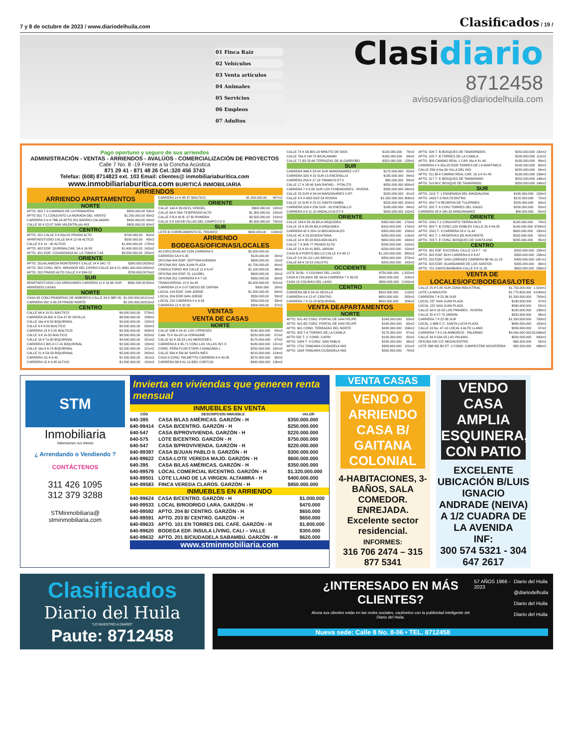7 y 8 de octubre de 2023 / www.diariodelhuila.com Clasificados / 19 /
01 Finca Raiz
02 Vehículos
03 Venta artículos
04 Animales
05 Servicios
06 Empleos
07 Adultos
Clasidiario
8712458
avisosvarios@diariodelhuila.com
Pago oportuno y seguro de sus arriendos
ADMINISTRACIÓN - VENTAS - ARRIENDOS - AVALÚOS - COMERCIALIZACIÓN DE PROYECTOS
Calle 7 No. 8 -19 Frente a la Concha Acústica
871 29 41 - 871 48 26 Cel.:320 456 3743
Telefax: (608) 8714823 ext. 103 Email: clientes@ inmobiliariaburitica.com
www.inmobiliariaburitica.com BURITICÁ INMOBILIARIA
ARRIENDOS
ARRIENDO APARTAMENTOS
NORTE
| APTO. 802 T-3 CAMINOS DE LA PRIMAVERA | $850.000,00 | 59m2 |
| APTO 501 T-1 CONJUNTO LA MORADA DEL VIENTO | $1.250.000,00 | 90m2 |
| CARRERA 3 w # 76B-24 APTO 201 BARRIO CALAMARI | $450.000,00 | 49m2 |
| CALLE 50 # 22-07 SAN VALENTIN pto 403 | $600.000,00 | 60m2 |
CENTRO
| APTO. 201 CALLE 8 # 30a-52 PRADO ALTO | $700.000,00 | 60m2 |
| APARTAESTUDIO CALLE 6A # 12-09 ALTICO | $500.000,00 | 45m2 |
| CALLE 8 # 14 - 40 ALTICO | $1.400.000,00 | 178m2 |
| APTO. 402 EDIF. QUIRINALCAR. 5A # 16-58 | $1.400.000,00 | 142m2 |
| APTO. 401 EDIF. COVADONGA AV. LA TOMA # 7-44 | $3.000.000,00 | 259m2 |
ORIENTE
| APTO. 201/ALAMEDA MONTERREY CALLE 24 # 34C-72 | $380.000,00 | 28m2 |
| APTO. 302 CONJ. RES. MIRADOR DEL CERRO CALLE 6A # 21-26 | $1.500.000,00 | 92m2 |
| APTO. 202 PRADO ALTO CALLE 8 # 30A-52 | $700.000,00 | 70m2 |
SUR
| APARTAESTUDIO LOS ARRAYANES CARRERA 11 # 10-66 SUR | $600.000,00 | 30m2 |
| ARRIENDO CASAS | | |
NORTE
| CASA 65 CONJ PRADERAS DE AMBORCO CALLE 34 # 3BP-05 | $1.000.000,00 | 121m2 |
| CARRERA 20C # 45-28 PRADO NORTE | $2.200.000,00 | 315m2 |
CENTRO
| CALLE 6A # 10-51 B/ALTICO | $4.000.000,00 | 578m2 |
| CARRERA 5A BIS # 21A-37 B/ SEVILLA | $6.000.000,00 | 238m2 |
| CALLE 16a # 6-59 B/QUIRINAL | $4.000.000,00 | 182m2 |
| CALLE 9 # 8-58 B/ALTICO | $5.000.000,00 | 500m2 |
| CARRERA 13 # 5-55 B/ALTICO | $2.000.000,00 | 608m2 |
| CALLE 9 # 10-50 B/ALTICO | $6.500.000,00 | 625m2 |
| CALLE 16 # 7a-30 B/QUIRINAL | $4.000.000,00 | 321m2 |
| CARRERA 5 BIS # 17-41 B/QUIRINAL | $2.500.000,00 | 180m2 |
| CALLE 16a # 6-74 B/QUIRINAL | $2.200.000,00 | 221m2 |
| CALLE 21 # 5A-58 B/QUIRINAL | $5.000.000,00 | 262m2 |
| CARRERA 1G # 8-42 | $1.500.000,00 | 161m2 |
| CARRERA 15 # 4-45 ALTICO | $1.800.000,00 | 181m2 |
| CARRERA 14 # 38-37 B/ALTICO | $1.200.000,00 | 457m2 |
ORIENTE
| CALLE 14A # 39-06 EL VERGEL | $900.000,00 | 120m2 |
| CALLE 6A # 30A-73 B/PRADO ALTO | $1.300.000,00 | 150m2 |
| CALLE 8 B # 40 B -07 B/ IPANEMA | $3.500.000,00 | 219m2 |
| CALLE 8 # 100-06 VILLAS DEL CAMPO CS 9 | $5.500.000,00 | 750m2 |
SUR
| LOTE B CORREJIMIENTO EL TRIUNFO | $800.000,00 | 1200m2 |
ARRIENDO BODEGAS/OFICINAS/LOCALES
| AV.CIRCUNVALAR CON CARRERA 5 | $5.000.000,00 | |
| CARRERA 5A # 5-45 | $100.000,00 | 20m2 |
| OFICINA 404 EDIF. SEPTIMA AVENIDA | $600.000,00 | 15m2 |
| OFICINA 801 SAN JUAN PLAZA | $1.700.000,00 | 40m2 |
| CONSULTORIO 404 CALLE 11 # 6-47 | $1.100.000,00 | 36m2 |
| OFICINA 204 EDIF. EL LAUREL | $600.000,00 | 15m2 |
| OFICINA 201 CARRERA 8 # 7-20 | $950.000,00 | 60m2 |
| TRANSVERSAL 15 # 3a-45 | $5.000.000,00 | 815m2 |
| CARRERA 15 # 2-07 DIEGO DE OSPINA | $900.000 | 28m2 |
| LOCAL 104 EDIF. SAN JORGE | $1.500.000,00 | 63m2 |
| LOCAL 204 EDIF.SAN JORGE | $550.000,00 | 33m2 |
| LOCAL 210 CARRERA 5 # 9-53 | $550.000,00 | 33m2 |
| CARRERA 12 # 32-05 | $800.000,00 | 37m2 |
VENTAS
VENTA DE CASAS
NORTE
| CALLE 50B # 24-41 LOS CIPRESES | $140.000.000 | 84m2 |
| Calle 73 # 3w-03 LA VORAGINE | $220.000.000 | 67m2 |
| CALLE 62 # 1B-28 LAS MERCEDES | $170.000.000 | 97m2 |
| CARRERA 6 # 45-71 CONJ LAS VILLAS INT. 8 | $180.000.000 | 121m2 |
| COND. PEÑA FLOR ETAPA 2 MANZANA J | $250.000.000 | 162m2 |
| CALLE 39A # 5W-40 SANTA INES | $210.000.000 | 124m2 |
| CASA 9 CONJ. PALMETTO CARRERA 6 # 43-85 | $270.000.000 | 98m2 |
| CARRERA 5B # 61-13 B/EL CORTIJO | $300.000.000 | 126m2 |
| CALLE 74 # 1B-BIS-16 MINUTO DE DIOS | $130.000.000 | 78m2 |
| CALLE 76A # 1W-72 B/CALAMARI | $160.000.000 | 94m2 |
| CALLE 71 B3 25-66 TERRAZAS DE ALGARROBO | $320.000.000 | 128m2 |
SUR
| CARRERA 34B # 23-54 SUR MANZANAREZ V-ET | $170.000.000 | 82m2 |
| CARRERA 32D # 23 SUR-15 ENCENILLO | $185.000.000 | 84m2 |
| CARRERA 25A # 17-16 TIMANCO ET-2 | $85.000.000 | 84m2 |
| CALLE 17 # 1B-49 SAN RAFAEL - PITALITO | $850.000.000 | 800m2 |
| CARRERA 7 # 3-56 SUR LOS FUNDADORES - RIVERA | $350.000.000 | 540m2 |
| CALLE 23 SUR # 34-04 MANZANARES V-ET. | $220.000.000 | 91m2 |
| CALLE 4 # 2-48/2-50/2-54 RIVERA | $1.500.000.000 | 906m2 |
| CALLE 10 SUR # 21-01 SANTA ISABEL | $220.000.000 | 154m2 |
| CARRERA 31B # 23A SUR - 60 ENCENILLO | $180.000.000 | 84m2 |
| CARRERA 9 # 11-10 ANDALUCIA ET-4 | $200.000.000 | 102m2 |
ORIENTE
| CALLE 18A # 35-26 B/LA ORQUIDEA | $350.000.000 | 170m2 |
| CALLE 18 # 35-89 B/LA ORQUIDEA | $310.000.000 | 170m2 |
| CARRERA 42 # 20A-18 B/GUADUALES | $320.000.000 | 159m2 |
| CALLE 4C # 23-33 B/GAITANA | $250.000.000 | 116m2 |
| CALLE 19 # 38-33 B/GUADUALES | $650.000.000 | 163m2 |
| CALLE 7 # 30A-77 PRADO ALTO | $230.000.000 | 100m2 |
| CALLE 21 # 28-41 B/EL JARDIN | $230.000.000 | 150m2 |
| CASA B-9 PORTO BELLO CALLE 8 # 48-17 | $1.150.000.000 | 380m2 |
| CALLE 8 # 29-111 LAS BRISAS | $850.000.000 | 373m2 |
| CALLE 6A # 19-22 CALIXTO | $200.000.000 | 143m2 |
OCCIDENTE
| LOTE 38 BL- 5 COLINAS DEL LAGO | $750.000.000 | 1.322m2 |
| CASA 6 COLINAS DE IGUA CARRERA 7 # 36-55 | $420.000.000 | 216m2 |
| CASA 19 COLINAS DEL LAGO | $800.000.000 | 2.000m2 |
CENTRO
| CARRERA 5B # 24-15 SEVILLA | $310.000.000 | 113m2 |
| CARRERA 4 # 12-47 CENTRO | $450.000.000 | 283m2 |
| CARRERA 7 # 15-23 B/QUIRINAL | $650.000.000 | 204m2 |
VENTA DEAPARTAMENTOS
NORTE
| APTO. 501-A2 CONJ. PORTAL DE SAN FELIPE | $140.000.000 | 63m2 |
| APTO. 501-B2 CONJ. PORTAL DE SAN FELIPE | $140.000.000 | 63m2 |
| APTO. 601 COND. TERRAZAS DEL NORTE | $420.000.000 | 156m2 |
| APTO. 303 T-A TORRES DE LA CAMILA | $170.000.000 | 87m2 |
| APTO 502 T- C COND. CAPRI | $130.000.000 | 82m2 |
| APTO. 1004 T- 4 CONJ. SAN PABLO | $245.000.000 | 96m2 |
| APTO. 1701 TANGARA CIUDADELA NIO | $383.600.000 | 101m2 |
| APTO. 1604 TANGARA CIUDADELA NIO | $292.000.000 | 74m2 |
| APTO. 506 T- B BOSQUES DE TAMARINDOS | $250.000.000 | 130m2 |
| APTO. 105 T- B TORRES DE LA CAMILA | $200.000.000 | 112m2 |
| APTO. 308 CAMINO REAL 1 CAR 16a # 41-40 | $180.000.000 | 86m2 |
| CARRERA 2 # 35a-25 EDIF.TORRES DE LA MARTINICA | $145.000.000 | 65m2 |
| CALLE 25N # 8w-39 VILLA DEL RIO | $220.000.000 | 84m2 |
| APTO. 511 Bl-4 CAMINO REAL CAR. 16 a # 41-40 | $190.000.000 | 139m2 |
| APTO. 517 T- E BOSQUES DE TAMARINDO | $255.000.000 | 146m2 |
| APTO. 510 Bl-C BOSQUE DE TAMARINDO | $350.000.000 | 146m2 |
SUR
| APTO. 1101 T- 1 ENSENADA DEL MAGDALENA | $180.000.000 | 103m2 |
| APTO. 1403 T-3 MULTICENTRO | $215.000.000 | 72m2 |
| APTO. 404 T-4 RESERVA DE TULIPANES | $220.000.000 | 93m2 |
| APTO. 202 T- 6 CONJ TORRES DEL OASIS | $200.000.000 | 85m2 |
| CARRERA 28 # 18h-32 MANZANAREZ | $80.000.000 | 85m2 |
ORIENTE
| APTO. 1001 T-1 CONJUNTO TIERRA ALTA | $190.000.000 | 74m2 |
| APTO. 904 T- B CONJ LOS ROBLES CALLE 25 # 44-28 | $140.000.000 | 6764m2 |
| APTO. 1501 T- 3 CARRERA 55 # 11-44 | $600.000.000 | 130m2 |
| APTO. 401 T- 1 RESERVAS DE AVICHENTE | $200.000.000 | 82m2 |
| APTO. 703 T- E CONJ. BOSQUES DE SANTA ANA | $295.000.000 | 95m2 |
CENTRO
| APTO. 901 EDF. ESCORIAL CALLE 13 # 7 - 41 | $250.000.000 | 108m2 |
| APTO. 302 EDIF. BCH CARRERA 6 # 6-67 | $350.000.000 | 136m2 |
| APTO. 202 EDIF. SAN LORENZO CARRERA 8B No.11-12 | $400.000.000 | 198 m2 |
| APTO. 503 EDIF. GUARDAMAR DE LOS SANTOS | $265.000.000 | 96m2 |
| APTO. 701 SANTA BARBARA CALLE 9 # 11-25 | $650.000.000 | 296m2 |
VENTA DE LOCALES/OFC/BODEGAS/LOTES
| CALLE 25 # 5-80 SUR ZONA INDUSTRIAL | $1.750.000.000 | 1.520m2 |
| LOTE LA MAGUITA | $1.770.600.000 | 4.540m2 |
| CARRERA 7 # 22-36 SUR | $1.200.000.000 | 700m2 |
| LOCAL 237 SAN JUAN PLAZA | $190.000.000 | 37m2 |
| LOCAL 122 SAN JUAN PLAZA | $260.000.000 | 52m2 |
| CALLE 3A # 16-05 LOS PINARES - RIVERA | $190.000.000 | 196m2 |
| CALLE 20 # 27-73 JARDIN | $320.000.000 | 96m2 |
| CARRERA 7 # 22-36 SUR | $1.200.000.000 | 700m2 |
| LOCAL 1-36B C.C. SANTA LUCIA PLAZA | $990.000.000 | 100m2 |
| CALLE 19 No. 47-10 LOCAL 4 ALTO LLANO | $299.000.000 | 97m2 |
| CARRERA 7 # 2-16 AMBORCO - PALERMO | $4.400.000.000 | 20.096m2 |
| CALLE 24 # 54A-05 LAS PALMAS | $500.000.000 | 940m2 |
| OFICINA 505 C/C MEGACENTRO | $65.000.000 | 32m2 |
| LOTE 2B8 MZ-B2 ET- 2 COND. CAMPESTRE NOVATERRA | $65.000.000 | 436m2 |
STM
Inmobiliaria
Valorizamos sus bienes
¿ Arrendando o Vendiendo ?
CONTÁCTENOS
311 426 1095
312 379 3288
STMinmobiliaria@ stminmobiliaria.com
Invierta en viviendas que generen renta mensual
INMUEBLES EN VENTA
| CÓD | DESCRIPCION INMUEBLE | VALOR |
| --- | --- | --- |
| 640-395 | CASA B/LAS AMÉRICAS. GARZÓN - H | $350.000.000 |
| 640-99414 | CASA B/CENTRO. GARZÓN - H | $250.000.000 |
| 640-547 | CASA B/PROVIVIENDA. GARZÓN - H | $220.000.000 |
| 640-575 | LOTE B/CENTRO. GARZÓN - H | $750.000.000 |
| 640-547 | CASA B/PROVIVIENDA. GARZÓN - H | $220.000.000 |
| 640-99397 | CASA B/JUAN PABLO II. GARZÓN - H | $300.000.000 |
| 640-99622 | CASA-LOTE VEREDA MAJO. GARZÓN - H | $600.000.000 |
| 640-395 | CASA B/LAS AMÉRICAS. GARZÓN - H | $350.000.000 |
| 640-99579 | LOCAL COMERCIAL B/CENTRO. GARZÓN - H | $1.320.000.000 |
| 640-99501 | LOTE LLANO DE LA VIRGEN. ALTAMIRA - H | $400.000.000 |
| 640-99583 | FINCA VEREDA CLAROS. GARZÓN - H | $950.000.000 |
INMUEBLES EN ARRIENDO
| 640-99624 | CASA B/CENTRO. GARZÓN - H | $1.000.000 |
| 640-99533 | LOCAL B/RODRIGO LARA. GARZÓN - H | $470.000 |
| 640-99592 | APTO. 204 B/ CENTRO. GARZÓN - H | $650.000 |
| 640-99591 | APTO. 203 B/ CENTRO. GARZÓN - H | $650.000 |
| 640-99633 | APTO. 101 EN TORRES DEL CAFÉ. GARZÓN - H | $1.800.000 |
| 640-99620 | BODEGA EDF. ÍNSULA LÍVING, CALI – VALLE | $300.000 |
| 640-99632 | APTO. 201 B/CIUDADELA SABAMBÚ. GARZÓN - H | $620.000 |
www.stminmobiliaria.com
VENTA CASAS
VENDO O ARRIENDO CASA B/ GAITANA COLONIAL
4-HABITACIONES, 3-BAÑOS, SALA COMEDOR. ENREJADA. Excelente sector residencial.
INFORMES:
316 706 2474 – 315 877 5341
VENDO CASA AMPLIA ESQUINERA, CON PATIO
EXCELENTE UBICACIÓN B/LUIS IGNACIO ANDRADE (NEIVA) A 1/2 CUADRA DE LA AVENIDA
INF:
300 574 5321 - 304 647 2617
Clasificados
Diario del Huila
“LO NUESTRO A DIARIO”
Paute: 8712458
¿INTERESADO EN MÁS CLIENTES?
Ahora sus clientes están en las redes sociales, cautívelos con la publicidad inteligente del Diario del Huila.
57 AÑOS 1966 - 2023 Diario del Huila
@diariodelhuila
Diario del Huila
Diario del Huila
Nueva sede: Calle 8 No. 8-06 • TEL. 8712458